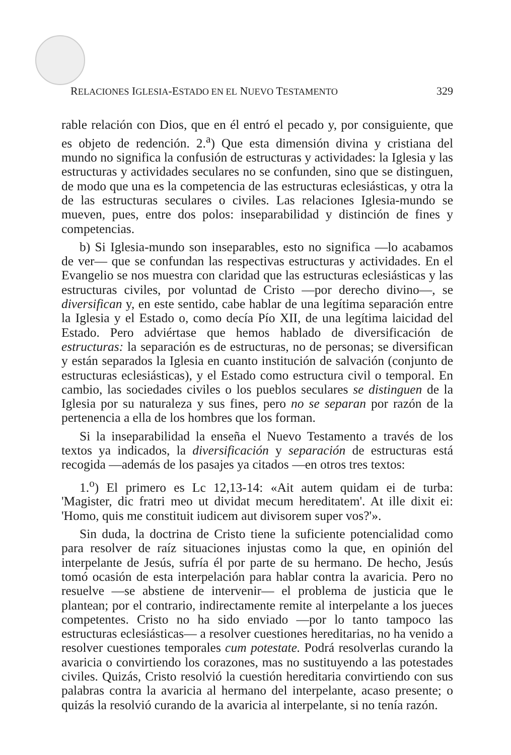RELACIONES IGLESIA-ESTADO EN EL NUEVO TESTAMENTO 329
rable relación con Dios, que en él entró el pecado y, por consiguiente, que es objeto de redención. 2.<sup>a</sup>) Que esta dimensión divina y cristiana del mundo no significa la confusión de estructuras y actividades: la Iglesia y las estructuras y actividades seculares no se confunden, sino que se distinguen, de modo que una es la competencia de las estructuras eclesiásticas, y otra la de las estructuras seculares o civiles. Las relaciones Iglesia-mundo se mueven, pues, entre dos polos: inseparabilidad y distinción de fines y competencias.
b) Si Iglesia-mundo son inseparables, esto no significa —lo acabamos de ver— que se confundan las respectivas estructuras y actividades. En el Evangelio se nos muestra con claridad que las estructuras eclesiásticas y las estructuras civiles, por voluntad de Cristo —por derecho divino—, se diversifican y, en este sentido, cabe hablar de una legítima separación entre la Iglesia y el Estado o, como decía Pío XII, de una legítima laicidad del Estado. Pero adviértase que hemos hablado de diversificación de estructuras: la separación es de estructuras, no de personas; se diversifican y están separados la Iglesia en cuanto institución de salvación (conjunto de estructuras eclesiásticas), y el Estado como estructura civil o temporal. En cambio, las sociedades civiles o los pueblos seculares se distinguen de la Iglesia por su naturaleza y sus fines, pero no se separan por razón de la pertenencia a ella de los hombres que los forman.
Si la inseparabilidad la enseña el Nuevo Testamento a través de los textos ya indicados, la diversificación y separación de estructuras está recogida —además de los pasajes ya citados —en otros tres textos:
1.<sup>o</sup>) El primero es Lc 12,13-14: «Ait autem quidam ei de turba: 'Magister, dic fratri meo ut dividat mecum hereditatem'. At ille dixit ei: 'Homo, quis me constituit iudicem aut divisorem super vos?'».
Sin duda, la doctrina de Cristo tiene la suficiente potencialidad como para resolver de raíz situaciones injustas como la que, en opinión del interpelante de Jesús, sufría él por parte de su hermano. De hecho, Jesús tomó ocasión de esta interpelación para hablar contra la avaricia. Pero no resuelve —se abstiene de intervenir— el problema de justicia que le plantean; por el contrario, indirectamente remite al interpelante a los jueces competentes. Cristo no ha sido enviado —por lo tanto tampoco las estructuras eclesiásticas— a resolver cuestiones hereditarias, no ha venido a resolver cuestiones temporales cum potestate. Podrá resolverlas curando la avaricia o convirtiendo los corazones, mas no sustituyendo a las potestades civiles. Quizás, Cristo resolvió la cuestión hereditaria convirtiendo con sus palabras contra la avaricia al hermano del interpelante, acaso presente; o quizás la resolvió curando de la avaricia al interpelante, si no tenía razón.